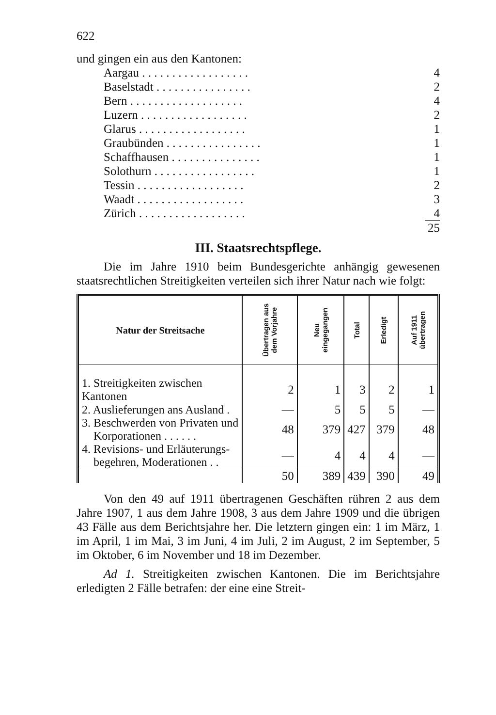622
und gingen ein aus den Kantonen:
Aargau . . . . . . . . . . . . . . . . . . 4
Baselstadt . . . . . . . . . . . . . . . . 2
Bern . . . . . . . . . . . . . . . . . . . 4
Luzern . . . . . . . . . . . . . . . . . . 2
Glarus . . . . . . . . . . . . . . . . . . 1
Graubünden . . . . . . . . . . . . . . . . 1
Schaffhausen . . . . . . . . . . . . . . . 1
Solothurn . . . . . . . . . . . . . . . . . 1
Tessin . . . . . . . . . . . . . . . . . . 2
Waadt . . . . . . . . . . . . . . . . . . 3
Zürich . . . . . . . . . . . . . . . . . . 4
25
III. Staatsrechtspflege.
Die im Jahre 1910 beim Bundesgerichte anhängig gewesenen staatsrechtlichen Streitigkeiten verteilen sich ihrer Natur nach wie folgt:
| Natur der Streitsache | Übertragen aus dem Vorjahre | Neu eingegangen | Total | Erledigt | Auf 1911 übertragen |
| --- | --- | --- | --- | --- | --- |
| 1. Streitigkeiten zwischen Kantonen | 2 | 1 | 3 | 2 | 1 |
| 2. Auslieferungen ans Ausland . | — | 5 | 5 | 5 | — |
| 3. Beschwerden von Privaten und Korporationen . . . . . . | 48 | 379 | 427 | 379 | 48 |
| 4. Revisions- und Erläuterungs- begehren, Moderationen . . | — | 4 | 4 | 4 | — |
| | 50 | 389 | 439 | 390 | 49 |
Von den 49 auf 1911 übertragenen Geschäften rühren 2 aus dem Jahre 1907, 1 aus dem Jahre 1908, 3 aus dem Jahre 1909 und die übrigen 43 Fälle aus dem Berichtsjahre her. Die letztern gingen ein: 1 im März, 1 im April, 1 im Mai, 3 im Juni, 4 im Juli, 2 im August, 2 im September, 5 im Oktober, 6 im November und 18 im Dezember.
Ad 1. Streitigkeiten zwischen Kantonen. Die im Berichtsjahre erledigten 2 Fälle betrafen: der eine eine Streit-